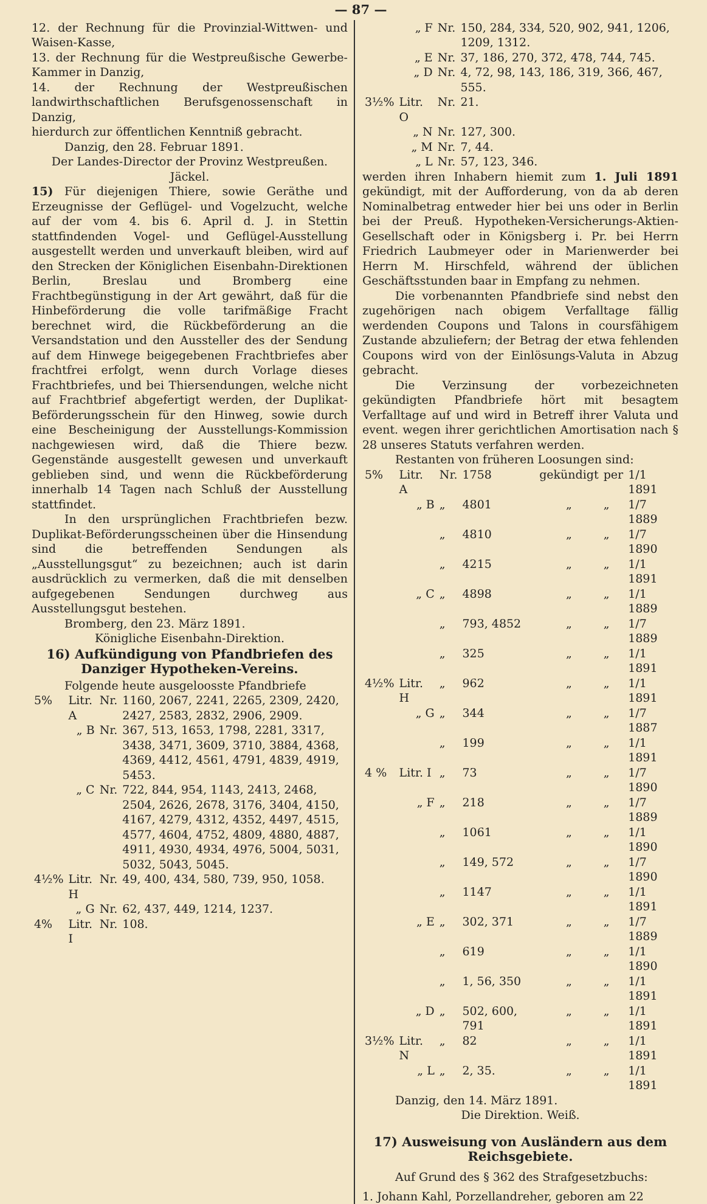— 87 —
12. der Rechnung für die Provinzial-Wittwen- und Waisen-Kasse,
13. der Rechnung für die Westpreußische Gewerbe-Kammer in Danzig,
14. der Rechnung der Westpreußischen landwirthschaftlichen Berufsgenossenschaft in Danzig,
hierdurch zur öffentlichen Kenntniß gebracht.
Danzig, den 28. Februar 1891.
Der Landes-Director der Provinz Westpreußen.
Jäckel.
15) Für diejenigen Thiere, sowie Geräthe und Erzeugnisse der Geflügel- und Vogelzucht, welche auf der vom 4. bis 6. April d. J. in Stettin stattfindenden Vogel- und Geflügel-Ausstellung ausgestellt werden und unverkauft bleiben, wird auf den Strecken der Königlichen Eisenbahn-Direktionen Berlin, Breslau und Bromberg eine Frachtbegünstigung in der Art gewährt, daß für die Hinbeförderung die volle tarifmäßige Fracht berechnet wird, die Rückbeförderung an die Versandstation und den Aussteller des der Sendung auf dem Hinwege beigegebenen Frachtbriefes aber frachtfrei erfolgt, wenn durch Vorlage dieses Frachtbriefes, und bei Thiersendungen, welche nicht auf Frachtbrief abgefertigt werden, der Duplikat-Beförderungsschein für den Hinweg, sowie durch eine Bescheinigung der Ausstellungs-Kommission nachgewiesen wird, daß die Thiere bezw. Gegenstände ausgestellt gewesen und unverkauft geblieben sind, und wenn die Rückbeförderung innerhalb 14 Tagen nach Schluß der Ausstellung stattfindet.
In den ursprünglichen Frachtbriefen bezw. Duplikat-Beförderungsscheinen über die Hinsendung sind die betreffenden Sendungen als „Ausstellungsgut“ zu bezeichnen; auch ist darin ausdrücklich zu vermerken, daß die mit denselben aufgegebenen Sendungen durchweg aus Ausstellungsgut bestehen.
Bromberg, den 23. März 1891.
Königliche Eisenbahn-Direktion.
16) Aufkündigung von Pfandbriefen des Danziger Hypotheken-Vereins.
Folgende heute ausgeloosste Pfandbriefe
| 5% | Litr. A | Nr. | 1160, 2067, 2241, 2265, 2309, 2420, 2427, 2583, 2832, 2906, 2909. |
| | „ B | Nr. | 367, 513, 1653, 1798, 2281, 3317, 3438, 3471, 3609, 3710, 3884, 4368, 4369, 4412, 4561, 4791, 4839, 4919, 5453. |
| | „ C | Nr. | 722, 844, 954, 1143, 2413, 2468, 2504, 2626, 2678, 3176, 3404, 4150, 4167, 4279, 4312, 4352, 4497, 4515, 4577, 4604, 4752, 4809, 4880, 4887, 4911, 4930, 4934, 4976, 5004, 5031, 5032, 5043, 5045. |
| 4½% | Litr. H | Nr. | 49, 400, 434, 580, 739, 950, 1058. |
| | „ G | Nr. | 62, 437, 449, 1214, 1237. |
| 4% | Litr. I | Nr. | 108. |
| | „ F | Nr. | 150, 284, 334, 520, 902, 941, 1206, 1209, 1312. |
| | „ E | Nr. | 37, 186, 270, 372, 478, 744, 745. |
| | „ D | Nr. | 4, 72, 98, 143, 186, 319, 366, 467, 555. |
| 3½% | Litr. O | Nr. | 21. |
| | „ N | Nr. | 127, 300. |
| | „ M | Nr. | 7, 44. |
| | „ L | Nr. | 57, 123, 346. |
werden ihren Inhabern hiemit zum 1. Juli 1891 gekündigt, mit der Aufforderung, von da ab deren Nominalbetrag entweder hier bei uns oder in Berlin bei der Preuß. Hypotheken-Versicherungs-Aktien-Gesellschaft oder in Königsberg i. Pr. bei Herrn Friedrich Laubmeyer oder in Marienwerder bei Herrn M. Hirschfeld, während der üblichen Geschäftsstunden baar in Empfang zu nehmen.
Die vorbenannten Pfandbriefe sind nebst den zugehörigen nach obigem Verfalltage fällig werdenden Coupons und Talons in coursfähigem Zustande abzuliefern; der Betrag der etwa fehlenden Coupons wird von der Einlösungs-Valuta in Abzug gebracht.
Die Verzinsung der vorbezeichneten gekündigten Pfandbriefe hört mit besagtem Verfalltage auf und wird in Betreff ihrer Valuta und event. wegen ihrer gerichtlichen Amortisation nach § 28 unseres Statuts verfahren werden.
Restanten von früheren Loosungen sind:
| 5% | Litr. A | Nr. | 1758 | gekündigt | per | 1/1 1891 |
| | „ B | „ | 4801 | „ | „ | 1/7 1889 |
| | | „ | 4810 | „ | „ | 1/7 1890 |
| | | „ | 4215 | „ | „ | 1/1 1891 |
| | „ C | „ | 4898 | „ | „ | 1/1 1889 |
| | | „ | 793, 4852 | „ | „ | 1/7 1889 |
| | | „ | 325 | „ | „ | 1/1 1891 |
| 4½% | Litr. H | „ | 962 | „ | „ | 1/1 1891 |
| | „ G | „ | 344 | „ | „ | 1/7 1887 |
| | | „ | 199 | „ | „ | 1/1 1891 |
| 4 % | Litr. I | „ | 73 | „ | „ | 1/7 1890 |
| | „ F | „ | 218 | „ | „ | 1/7 1889 |
| | | „ | 1061 | „ | „ | 1/1 1890 |
| | | „ | 149, 572 | „ | „ | 1/7 1890 |
| | | „ | 1147 | „ | „ | 1/1 1891 |
| | „ E | „ | 302, 371 | „ | „ | 1/7 1889 |
| | | „ | 619 | „ | „ | 1/1 1890 |
| | | „ | 1, 56, 350 | „ | „ | 1/1 1891 |
| | „ D | „ | 502, 600, 791 | „ | „ | 1/1 1891 |
| 3½% | Litr. N | „ | 82 | „ | „ | 1/1 1891 |
| | „ L | „ | 2, 35. | „ | „ | 1/1 1891 |
Danzig, den 14. März 1891.
Die Direktion. Weiß.
17) Ausweisung von Ausländern aus dem Reichsgebiete.
Auf Grund des § 362 des Strafgesetzbuchs:
1. Johann Kahl, Porzellandreher, geboren am 22